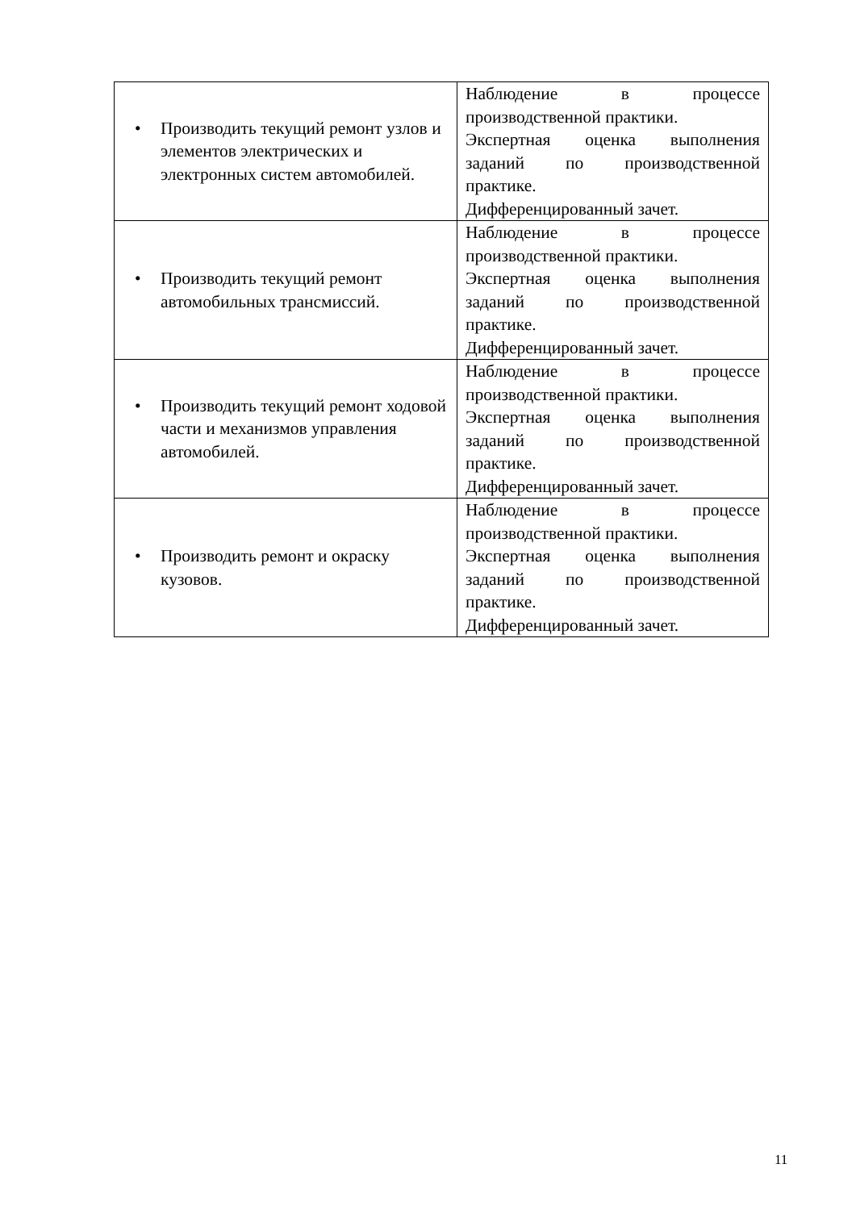| • Производить текущий ремонт узлов и элементов электрических и электронных систем автомобилей. | Наблюдение в процессе производственной практики. Экспертная оценка выполнения заданий по производственной практике. Дифференцированный зачет. |
| • Производить текущий ремонт автомобильных трансмиссий. | Наблюдение в процессе производственной практики. Экспертная оценка выполнения заданий по производственной практике. Дифференцированный зачет. |
| • Производить текущий ремонт ходовой части и механизмов управления автомобилей. | Наблюдение в процессе производственной практики. Экспертная оценка выполнения заданий по производственной практике. Дифференцированный зачет. |
| • Производить ремонт и окраску кузовов. | Наблюдение в процессе производственной практики. Экспертная оценка выполнения заданий по производственной практике. Дифференцированный зачет. |
11